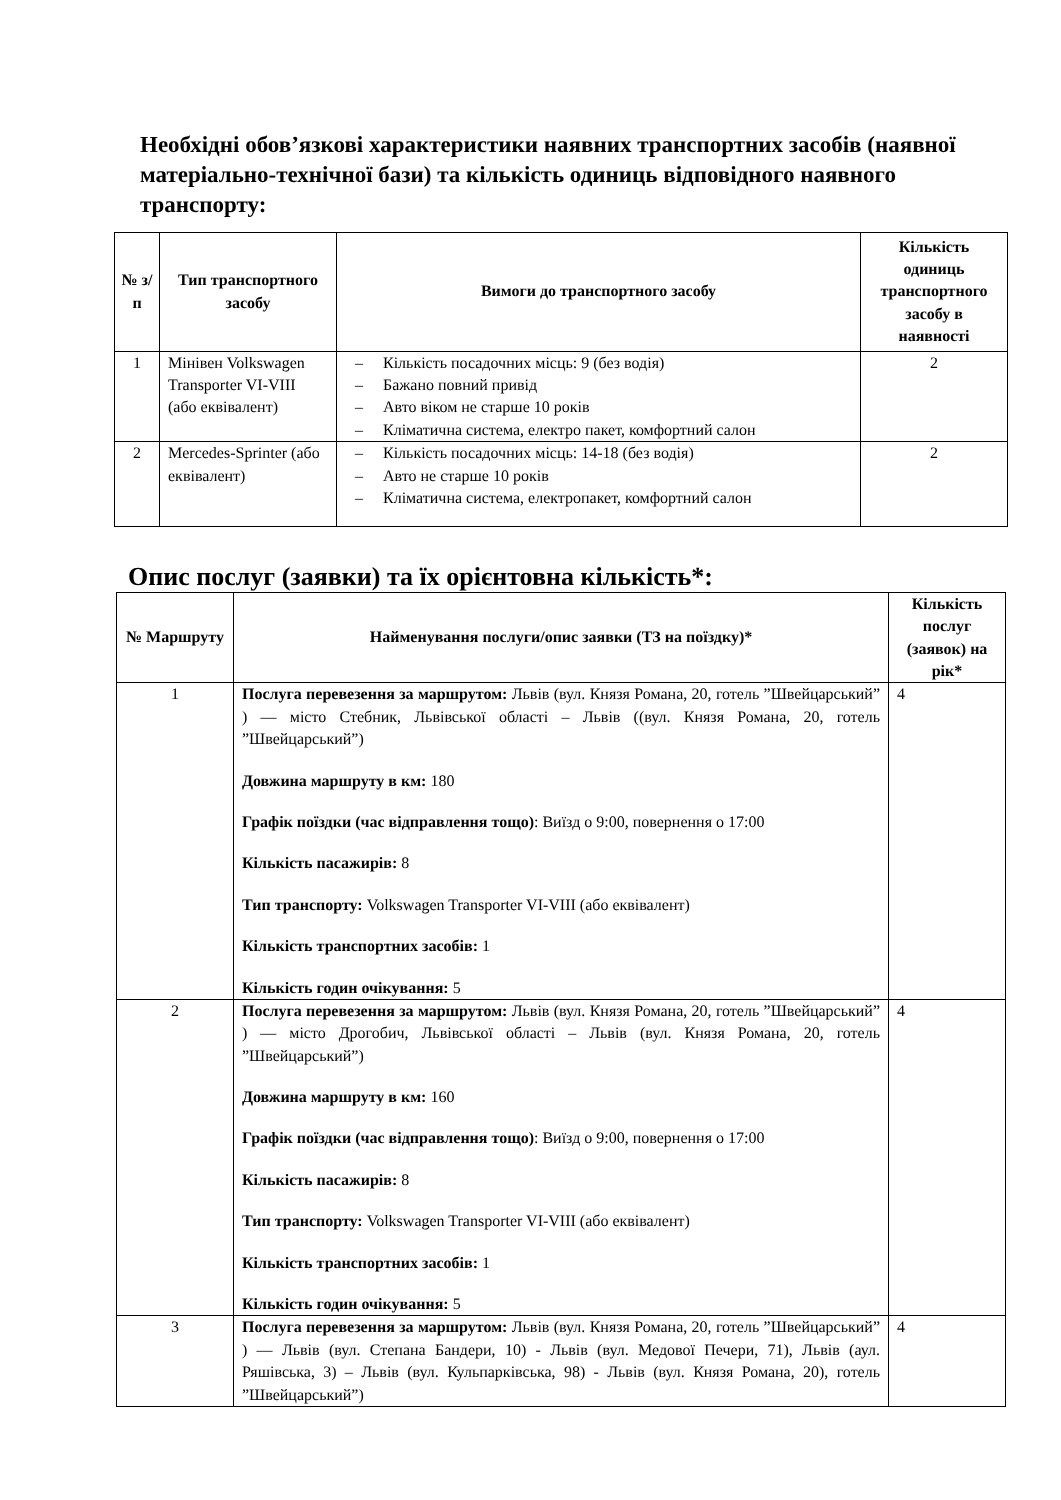Необхідні обов’язкові характеристики наявних транспортних засобів (наявної матеріально-технічної бази) та кількість одиниць відповідного наявного транспорту:
| № з/п | Тип транспортного засобу | Вимоги до транспортного засобу | Кількість одиниць транспортного засобу в наявності |
| --- | --- | --- | --- |
| 1 | Мінівен Volkswagen Transporter VI-VIII (або еквівалент) | – Кількість посадочних місць: 9 (без водія) – Бажано повний привід – Авто віком не старше 10 років – Кліматична система, електро пакет, комфортний салон | 2 |
| 2 | Mercedes-Sprinter (або еквівалент) | – Кількість посадочних місць: 14-18 (без водія) – Авто не старше 10 років – Кліматична система, електропакет, комфортний салон | 2 |
Опис послуг (заявки) та їх орієнтовна кількість*:
| № Маршруту | Найменування послуги/опис заявки (ТЗ на поїздку)* | Кількість послуг (заявок) на рік* |
| --- | --- | --- |
| 1 | Послуга перевезення за маршрутом: Львів (вул. Князя Романа, 20, готель ”Швейцарський” ) — місто Стебник, Львівської області – Львів ((вул. Князя Романа, 20, готель ”Швейцарський”) Довжина маршруту в км: 180 Графік поїздки (час відправлення тощо) : Виїзд о 9:00, повернення о 17:00 Кількість пасажирів: 8 Тип транспорту: Volkswagen Transporter VI-VIII (або еквівалент) Кількість транспортних засобів: 1 Кількість годин очікування: 5 | 4 |
| 2 | Послуга перевезення за маршрутом: Львів (вул. Князя Романа, 20, готель ”Швейцарський” ) — місто Дрогобич, Львівської області – Львів (вул. Князя Романа, 20, готель ”Швейцарський”) Довжина маршруту в км: 160 Графік поїздки (час відправлення тощо) : Виїзд о 9:00, повернення о 17:00 Кількість пасажирів: 8 Тип транспорту: Volkswagen Transporter VI-VIII (або еквівалент) Кількість транспортних засобів: 1 Кількість годин очікування: 5 | 4 |
| 3 | Послуга перевезення за маршрутом: Львів (вул. Князя Романа, 20, готель ”Швейцарський” ) — Львів (вул. Степана Бандери, 10) - Львів (вул. Медової Печери, 71), Львів (аул. Ряшівська, 3) – Львів (вул. Кульпарківська, 98) - Львів (вул. Князя Романа, 20), готель ”Швейцарський”) | 4 |